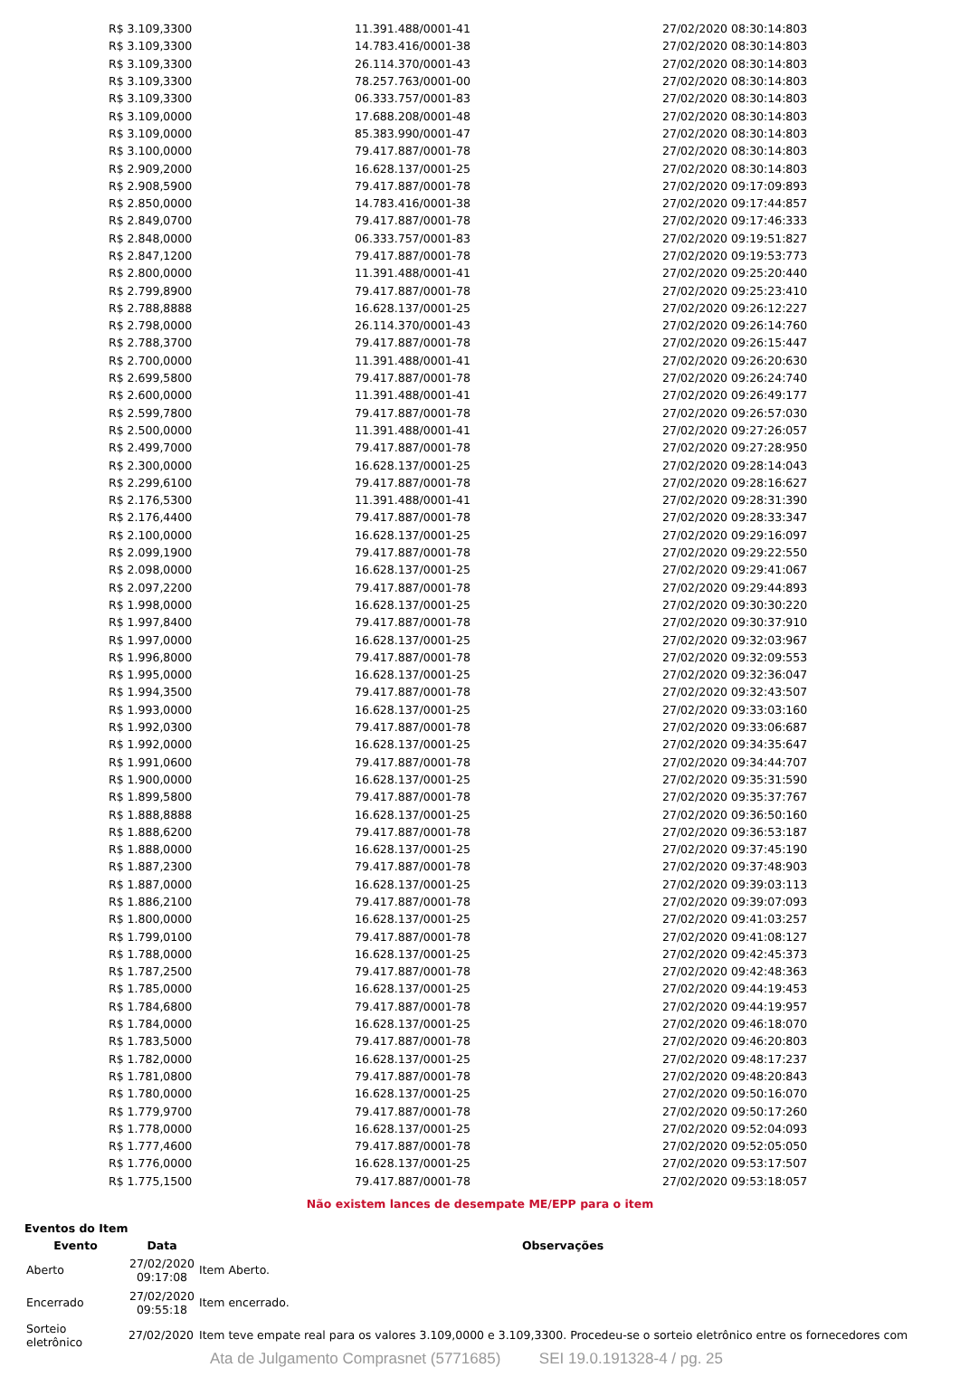| R$ 3.109,3300 | 11.391.488/0001-41 | 27/02/2020 08:30:14:803 |
| R$ 3.109,3300 | 14.783.416/0001-38 | 27/02/2020 08:30:14:803 |
| R$ 3.109,3300 | 26.114.370/0001-43 | 27/02/2020 08:30:14:803 |
| R$ 3.109,3300 | 78.257.763/0001-00 | 27/02/2020 08:30:14:803 |
| R$ 3.109,3300 | 06.333.757/0001-83 | 27/02/2020 08:30:14:803 |
| R$ 3.109,0000 | 17.688.208/0001-48 | 27/02/2020 08:30:14:803 |
| R$ 3.109,0000 | 85.383.990/0001-47 | 27/02/2020 08:30:14:803 |
| R$ 3.100,0000 | 79.417.887/0001-78 | 27/02/2020 08:30:14:803 |
| R$ 2.909,2000 | 16.628.137/0001-25 | 27/02/2020 08:30:14:803 |
| R$ 2.908,5900 | 79.417.887/0001-78 | 27/02/2020 09:17:09:893 |
| R$ 2.850,0000 | 14.783.416/0001-38 | 27/02/2020 09:17:44:857 |
| R$ 2.849,0700 | 79.417.887/0001-78 | 27/02/2020 09:17:46:333 |
| R$ 2.848,0000 | 06.333.757/0001-83 | 27/02/2020 09:19:51:827 |
| R$ 2.847,1200 | 79.417.887/0001-78 | 27/02/2020 09:19:53:773 |
| R$ 2.800,0000 | 11.391.488/0001-41 | 27/02/2020 09:25:20:440 |
| R$ 2.799,8900 | 79.417.887/0001-78 | 27/02/2020 09:25:23:410 |
| R$ 2.788,8888 | 16.628.137/0001-25 | 27/02/2020 09:26:12:227 |
| R$ 2.798,0000 | 26.114.370/0001-43 | 27/02/2020 09:26:14:760 |
| R$ 2.788,3700 | 79.417.887/0001-78 | 27/02/2020 09:26:15:447 |
| R$ 2.700,0000 | 11.391.488/0001-41 | 27/02/2020 09:26:20:630 |
| R$ 2.699,5800 | 79.417.887/0001-78 | 27/02/2020 09:26:24:740 |
| R$ 2.600,0000 | 11.391.488/0001-41 | 27/02/2020 09:26:49:177 |
| R$ 2.599,7800 | 79.417.887/0001-78 | 27/02/2020 09:26:57:030 |
| R$ 2.500,0000 | 11.391.488/0001-41 | 27/02/2020 09:27:26:057 |
| R$ 2.499,7000 | 79.417.887/0001-78 | 27/02/2020 09:27:28:950 |
| R$ 2.300,0000 | 16.628.137/0001-25 | 27/02/2020 09:28:14:043 |
| R$ 2.299,6100 | 79.417.887/0001-78 | 27/02/2020 09:28:16:627 |
| R$ 2.176,5300 | 11.391.488/0001-41 | 27/02/2020 09:28:31:390 |
| R$ 2.176,4400 | 79.417.887/0001-78 | 27/02/2020 09:28:33:347 |
| R$ 2.100,0000 | 16.628.137/0001-25 | 27/02/2020 09:29:16:097 |
| R$ 2.099,1900 | 79.417.887/0001-78 | 27/02/2020 09:29:22:550 |
| R$ 2.098,0000 | 16.628.137/0001-25 | 27/02/2020 09:29:41:067 |
| R$ 2.097,2200 | 79.417.887/0001-78 | 27/02/2020 09:29:44:893 |
| R$ 1.998,0000 | 16.628.137/0001-25 | 27/02/2020 09:30:30:220 |
| R$ 1.997,8400 | 79.417.887/0001-78 | 27/02/2020 09:30:37:910 |
| R$ 1.997,0000 | 16.628.137/0001-25 | 27/02/2020 09:32:03:967 |
| R$ 1.996,8000 | 79.417.887/0001-78 | 27/02/2020 09:32:09:553 |
| R$ 1.995,0000 | 16.628.137/0001-25 | 27/02/2020 09:32:36:047 |
| R$ 1.994,3500 | 79.417.887/0001-78 | 27/02/2020 09:32:43:507 |
| R$ 1.993,0000 | 16.628.137/0001-25 | 27/02/2020 09:33:03:160 |
| R$ 1.992,0300 | 79.417.887/0001-78 | 27/02/2020 09:33:06:687 |
| R$ 1.992,0000 | 16.628.137/0001-25 | 27/02/2020 09:34:35:647 |
| R$ 1.991,0600 | 79.417.887/0001-78 | 27/02/2020 09:34:44:707 |
| R$ 1.900,0000 | 16.628.137/0001-25 | 27/02/2020 09:35:31:590 |
| R$ 1.899,5800 | 79.417.887/0001-78 | 27/02/2020 09:35:37:767 |
| R$ 1.888,8888 | 16.628.137/0001-25 | 27/02/2020 09:36:50:160 |
| R$ 1.888,6200 | 79.417.887/0001-78 | 27/02/2020 09:36:53:187 |
| R$ 1.888,0000 | 16.628.137/0001-25 | 27/02/2020 09:37:45:190 |
| R$ 1.887,2300 | 79.417.887/0001-78 | 27/02/2020 09:37:48:903 |
| R$ 1.887,0000 | 16.628.137/0001-25 | 27/02/2020 09:39:03:113 |
| R$ 1.886,2100 | 79.417.887/0001-78 | 27/02/2020 09:39:07:093 |
| R$ 1.800,0000 | 16.628.137/0001-25 | 27/02/2020 09:41:03:257 |
| R$ 1.799,0100 | 79.417.887/0001-78 | 27/02/2020 09:41:08:127 |
| R$ 1.788,0000 | 16.628.137/0001-25 | 27/02/2020 09:42:45:373 |
| R$ 1.787,2500 | 79.417.887/0001-78 | 27/02/2020 09:42:48:363 |
| R$ 1.785,0000 | 16.628.137/0001-25 | 27/02/2020 09:44:19:453 |
| R$ 1.784,6800 | 79.417.887/0001-78 | 27/02/2020 09:44:19:957 |
| R$ 1.784,0000 | 16.628.137/0001-25 | 27/02/2020 09:46:18:070 |
| R$ 1.783,5000 | 79.417.887/0001-78 | 27/02/2020 09:46:20:803 |
| R$ 1.782,0000 | 16.628.137/0001-25 | 27/02/2020 09:48:17:237 |
| R$ 1.781,0800 | 79.417.887/0001-78 | 27/02/2020 09:48:20:843 |
| R$ 1.780,0000 | 16.628.137/0001-25 | 27/02/2020 09:50:16:070 |
| R$ 1.779,9700 | 79.417.887/0001-78 | 27/02/2020 09:50:17:260 |
| R$ 1.778,0000 | 16.628.137/0001-25 | 27/02/2020 09:52:04:093 |
| R$ 1.777,4600 | 79.417.887/0001-78 | 27/02/2020 09:52:05:050 |
| R$ 1.776,0000 | 16.628.137/0001-25 | 27/02/2020 09:53:17:507 |
| R$ 1.775,1500 | 79.417.887/0001-78 | 27/02/2020 09:53:18:057 |
Não existem lances de desempate ME/EPP para o item
Eventos do Item
| Evento | Data | Observações |
| --- | --- | --- |
| Aberto | 27/02/2020 09:17:08 | Item Aberto. |
| Encerrado | 27/02/2020 09:55:18 | Item encerrado. |
| Sorteio eletrônico | 27/02/2020 | Item teve empate real para os valores 3.109,0000 e 3.109,3300. Procedeu-se o sorteio eletrônico entre os fornecedores com |
Ata de Julgamento Comprasnet (5771685) SEI 19.0.191328-4 / pg. 25